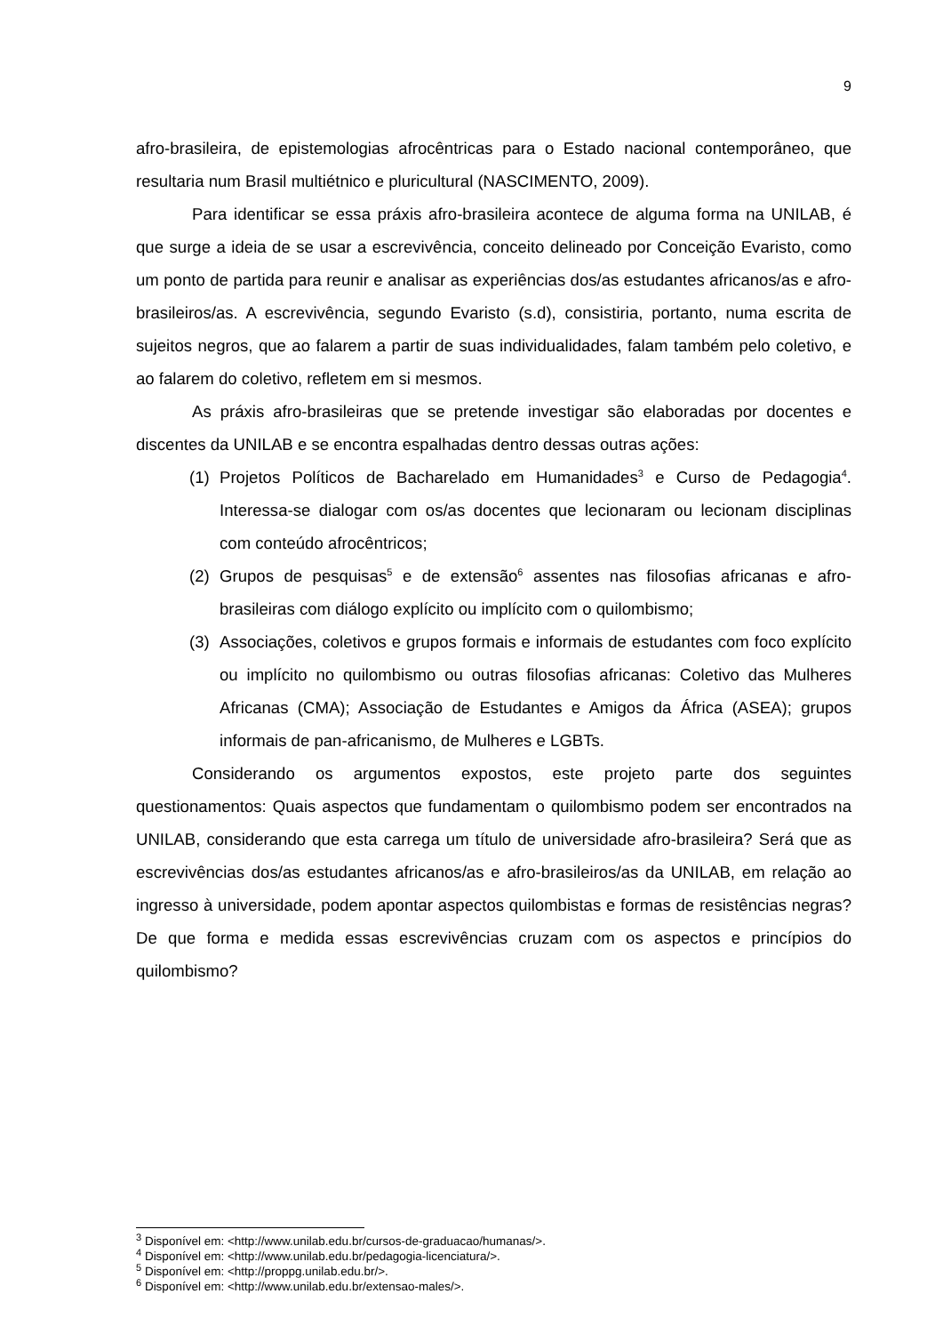9
afro-brasileira, de epistemologias afrocêntricas para o Estado nacional contemporâneo, que resultaria num Brasil multiétnico e pluricultural (NASCIMENTO, 2009).
Para identificar se essa práxis afro-brasileira acontece de alguma forma na UNILAB, é que surge a ideia de se usar a escrevivência, conceito delineado por Conceição Evaristo, como um ponto de partida para reunir e analisar as experiências dos/as estudantes africanos/as e afro-brasileiros/as. A escrevivência, segundo Evaristo (s.d), consistiria, portanto, numa escrita de sujeitos negros, que ao falarem a partir de suas individualidades, falam também pelo coletivo, e ao falarem do coletivo, refletem em si mesmos.
As práxis afro-brasileiras que se pretende investigar são elaboradas por docentes e discentes da UNILAB e se encontra espalhadas dentro dessas outras ações:
(1) Projetos Políticos de Bacharelado em Humanidades<sup>3</sup> e Curso de Pedagogia<sup>4</sup>. Interessa-se dialogar com os/as docentes que lecionaram ou lecionam disciplinas com conteúdo afrocêntricos;
(2) Grupos de pesquisas<sup>5</sup> e de extensão<sup>6</sup> assentes nas filosofias africanas e afro-brasileiras com diálogo explícito ou implícito com o quilombismo;
(3) Associações, coletivos e grupos formais e informais de estudantes com foco explícito ou implícito no quilombismo ou outras filosofias africanas: Coletivo das Mulheres Africanas (CMA); Associação de Estudantes e Amigos da África (ASEA); grupos informais de pan-africanismo, de Mulheres e LGBTs.
Considerando os argumentos expostos, este projeto parte dos seguintes questionamentos: Quais aspectos que fundamentam o quilombismo podem ser encontrados na UNILAB, considerando que esta carrega um título de universidade afro-brasileira? Será que as escrevivências dos/as estudantes africanos/as e afro-brasileiros/as da UNILAB, em relação ao ingresso à universidade, podem apontar aspectos quilombistas e formas de resistências negras? De que forma e medida essas escrevivências cruzam com os aspectos e princípios do quilombismo?
<sup>3</sup> Disponível em: <http://www.unilab.edu.br/cursos-de-graduacao/humanas/>.
<sup>4</sup> Disponível em: <http://www.unilab.edu.br/pedagogia-licenciatura/>.
<sup>5</sup> Disponível em: <http://proppg.unilab.edu.br/>.
<sup>6</sup> Disponível em: <http://www.unilab.edu.br/extensao-males/>.